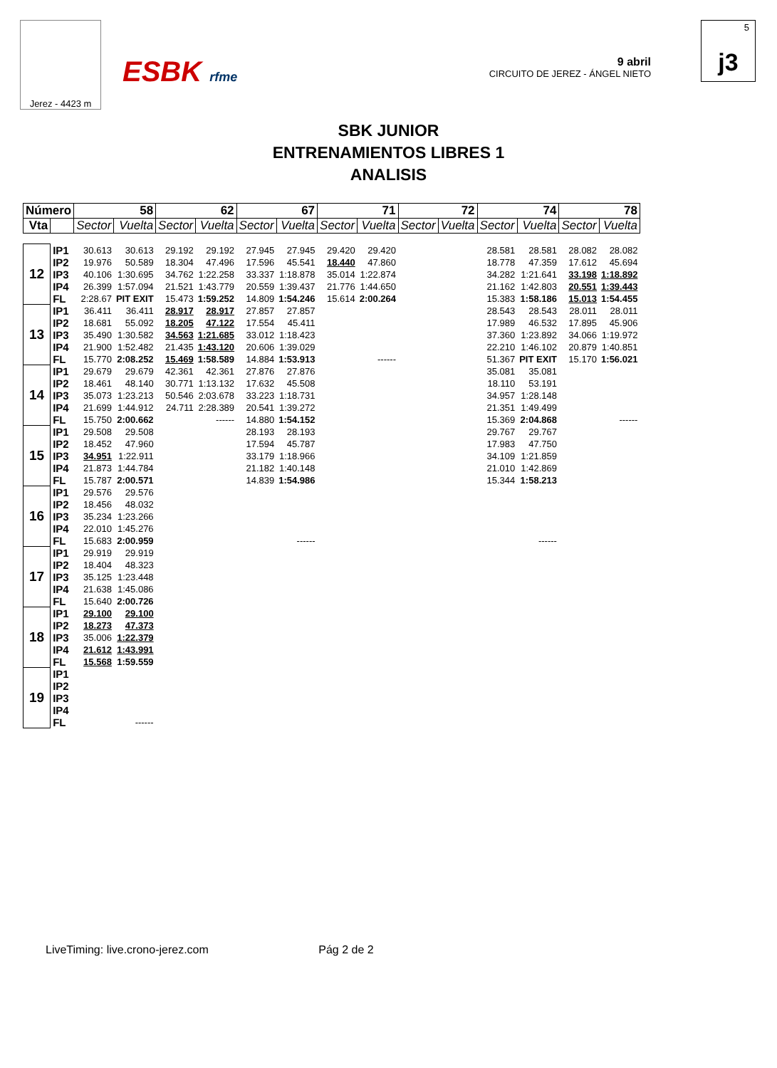Jerez - 4423 m
ESBK rfme 9 abril
CIRCUITO DE JEREZ - ÁNGEL NIETO
5
j3
SBK JUNIOR
ENTRENAMIENTOS LIBRES 1
ANALISIS
| Número | | 58 | | 62 | | 67 | | 71 | | 72 | | 74 | | 78 | |
| --- | --- | --- | --- | --- | --- | --- | --- | --- | --- | --- | --- | --- | --- | --- | --- |
| Vta | | Sector | Vuelta | Sector | Vuelta | Sector | Vuelta | Sector | Vuelta | Sector | Vuelta | Sector | Vuelta | Sector | Vuelta |
| 12 | IP1 | 30.613 | 30.613 | 29.192 | 29.192 | 27.945 | 27.945 | 29.420 | 29.420 | | | 28.581 | 28.581 | 28.082 | 28.082 |
| | IP2 | 19.976 | 50.589 | 18.304 | 47.496 | 17.596 | 45.541 | 18.440 | 47.860 | | | 18.778 | 47.359 | 17.612 | 45.694 |
| | IP3 | 40.106 | 1:30.695 | 34.762 | 1:22.258 | 33.337 | 1:18.878 | 35.014 | 1:22.874 | | | 34.282 | 1:21.641 | 33.198 | 1:18.892 |
| | IP4 | 26.399 | 1:57.094 | 21.521 | 1:43.779 | 20.559 | 1:39.437 | 21.776 | 1:44.650 | | | 21.162 | 1:42.803 | 20.551 | 1:39.443 |
| | FL | 2:28.67 | PIT EXIT | 15.473 | 1:59.252 | 14.809 | 1:54.246 | 15.614 | 2:00.264 | | | 15.383 | 1:58.186 | 15.013 | 1:54.455 |
| 13 | IP1 | 36.411 | 36.411 | 28.917 | 28.917 | 27.857 | 27.857 | | | | | 28.543 | 28.543 | 28.011 | 28.011 |
| | IP2 | 18.681 | 55.092 | 18.205 | 47.122 | 17.554 | 45.411 | | | | | 17.989 | 46.532 | 17.895 | 45.906 |
| | IP3 | 35.490 | 1:30.582 | 34.563 | 1:21.685 | 33.012 | 1:18.423 | | | | | 37.360 | 1:23.892 | 34.066 | 1:19.972 |
| | IP4 | 21.900 | 1:52.482 | 21.435 | 1:43.120 | 20.606 | 1:39.029 | | | | | 22.210 | 1:46.102 | 20.879 | 1:40.851 |
| | FL | 15.770 | 2:08.252 | 15.469 | 1:58.589 | 14.884 | 1:53.913 | | ------ | | | 51.367 | PIT EXIT | 15.170 | 1:56.021 |
| 14 | IP1 | 29.679 | 29.679 | 42.361 | 42.361 | 27.876 | 27.876 | | | | | 35.081 | 35.081 | | |
| | IP2 | 18.461 | 48.140 | 30.771 | 1:13.132 | 17.632 | 45.508 | | | | | 18.110 | 53.191 | | |
| | IP3 | 35.073 | 1:23.213 | 50.546 | 2:03.678 | 33.223 | 1:18.731 | | | | | 34.957 | 1:28.148 | | |
| | IP4 | 21.699 | 1:44.912 | 24.711 | 2:28.389 | 20.541 | 1:39.272 | | | | | 21.351 | 1:49.499 | | |
| | FL | 15.750 | 2:00.662 | | ------ | 14.880 | 1:54.152 | | | | | 15.369 | 2:04.868 | | ------ |
| 15 | IP1 | 29.508 | 29.508 | | | 28.193 | 28.193 | | | | | 29.767 | 29.767 | | |
| | IP2 | 18.452 | 47.960 | | | 17.594 | 45.787 | | | | | 17.983 | 47.750 | | |
| | IP3 | 34.951 | 1:22.911 | | | 33.179 | 1:18.966 | | | | | 34.109 | 1:21.859 | | |
| | IP4 | 21.873 | 1:44.784 | | | 21.182 | 1:40.148 | | | | | 21.010 | 1:42.869 | | |
| | FL | 15.787 | 2:00.571 | | | 14.839 | 1:54.986 | | | | | 15.344 | 1:58.213 | | |
| 16 | IP1 | 29.576 | 29.576 | | | | | | | | | | | | |
| | IP2 | 18.456 | 48.032 | | | | | | | | | | | | |
| | IP3 | 35.234 | 1:23.266 | | | | | | | | | | | | |
| | IP4 | 22.010 | 1:45.276 | | | | | | | | | | | | |
| | FL | 15.683 | 2:00.959 | | | | ------ | | | | | | ------ | | |
| 17 | IP1 | 29.919 | 29.919 | | | | | | | | | | | | |
| | IP2 | 18.404 | 48.323 | | | | | | | | | | | | |
| | IP3 | 35.125 | 1:23.448 | | | | | | | | | | | | |
| | IP4 | 21.638 | 1:45.086 | | | | | | | | | | | | |
| | FL | 15.640 | 2:00.726 | | | | | | | | | | | | |
| 18 | IP1 | 29.100 | 29.100 | | | | | | | | | | | | |
| | IP2 | 18.273 | 47.373 | | | | | | | | | | | | |
| | IP3 | 35.006 | 1:22.379 | | | | | | | | | | | | |
| | IP4 | 21.612 | 1:43.991 | | | | | | | | | | | | |
| | FL | 15.568 | 1:59.559 | | | | | | | | | | | | |
| 19 | IP1 | | | | | | | | | | | | | | |
| | IP2 | | | | | | | | | | | | | | |
| | IP3 | | | | | | | | | | | | | | |
| | IP4 | | | | | | | | | | | | | | |
| | FL | | ------ | | | | | | | | | | | | |
LiveTiming: live.crono-jerez.com Pág 2 de 2